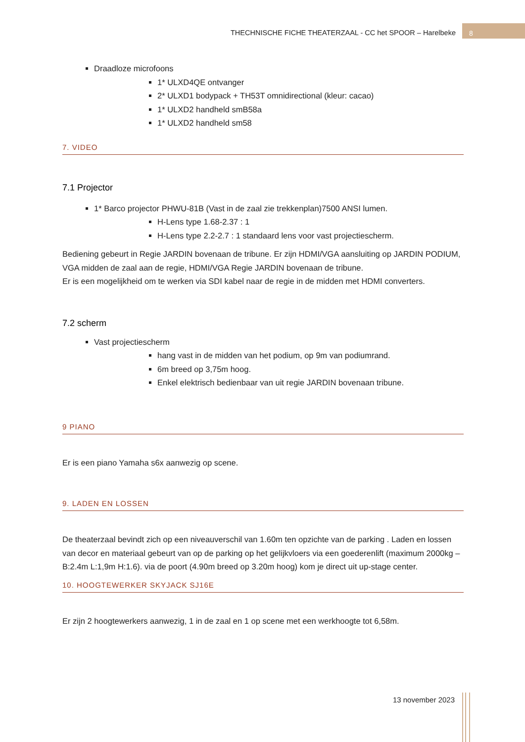THECHNISCHE FICHE THEATERZAAL - CC het SPOOR – Harelbeke
8
Draadloze microfoons
1* ULXD4QE ontvanger
2* ULXD1 bodypack + TH53T omnidirectional (kleur: cacao)
1* ULXD2 handheld smB58a
1* ULXD2 handheld sm58
7. VIDEO
7.1 Projector
1* Barco projector PHWU-81B (Vast in de zaal zie trekkenplan)7500 ANSI lumen.
H-Lens type 1.68-2.37 : 1
H-Lens type 2.2-2.7 : 1 standaard lens voor vast projectiescherm.
Bediening gebeurt in Regie JARDIN bovenaan de tribune. Er zijn HDMI/VGA aansluiting op JARDIN PODIUM, VGA midden de zaal aan de regie, HDMI/VGA Regie JARDIN bovenaan de tribune.
Er is een mogelijkheid om te werken via SDI kabel naar de regie in de midden met HDMI converters.
7.2 scherm
Vast projectiescherm
hang vast in de midden van het podium, op 9m van podiumrand.
6m breed op 3,75m hoog.
Enkel elektrisch bedienbaar van uit regie JARDIN bovenaan tribune.
9 PIANO
Er is een piano Yamaha s6x aanwezig op scene.
9. LADEN EN LOSSEN
De theaterzaal bevindt zich op een niveauverschil van 1.60m ten opzichte van de parking . Laden en lossen van decor en materiaal gebeurt van op de parking op het gelijkvloers via een goederenlift (maximum 2000kg – B:2.4m L:1,9m H:1.6). via de poort (4.90m breed op 3.20m hoog) kom je direct uit up-stage center.
10. HOOGTEWERKER SKYJACK SJ16E
Er zijn 2 hoogtewerkers aanwezig, 1 in de zaal en 1 op scene met een werkhoogte tot 6,58m.
13 november 2023